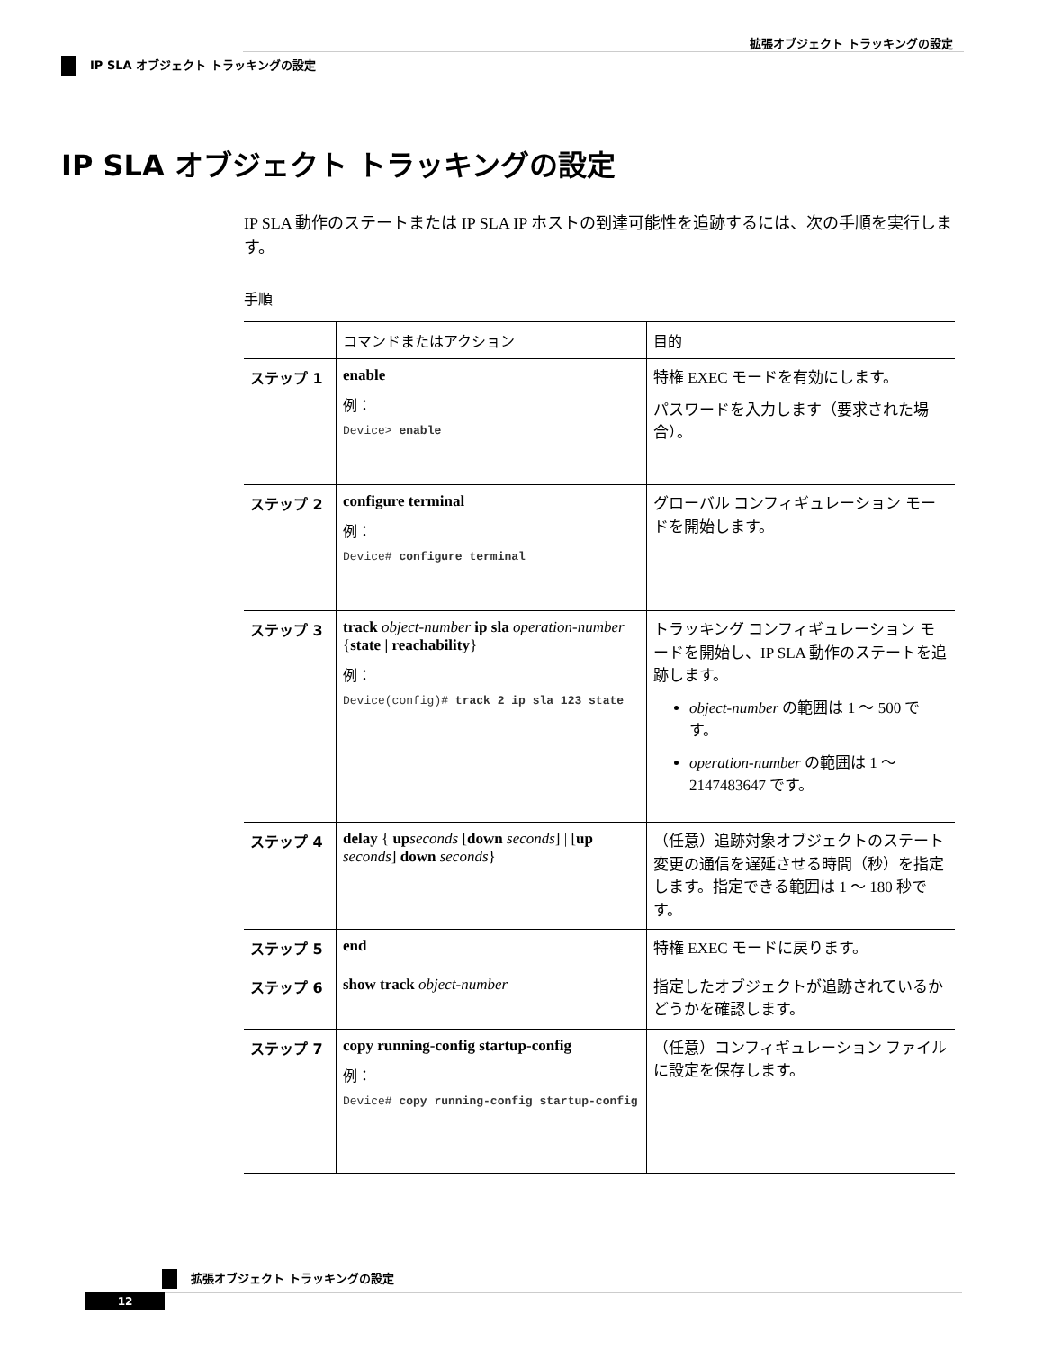拡張オブジェクト トラッキングの設定
IP SLA オブジェクト トラッキングの設定
IP SLA オブジェクト トラッキングの設定
IP SLA 動作のステートまたは IP SLA IP ホストの到達可能性を追跡するには、次の手順を実行します。
手順
| | コマンドまたはアクション | 目的 |
| --- | --- | --- |
| ステップ 1 | enable 例： Device> enable | 特権 EXEC モードを有効にします。 パスワードを入力します（要求された場合）。 |
| ステップ 2 | configure terminal 例： Device# configure terminal | グローバル コンフィギュレーション モードを開始します。 |
| ステップ 3 | track object-number ip sla operation-number { state / reachability } 例： Device(config)# track 2 ip sla 123 state | トラッキング コンフィギュレーション モードを開始し、IP SLA 動作のステートを追跡します。 object-number の範囲は 1 ～ 500 です。 operation-number の範囲は 1 ～ 2147483647 です。 |
| ステップ 4 | delay { up seconds [ down seconds ] / [ up seconds ] down seconds } | （任意）追跡対象オブジェクトのステート変更の通信を遅延させる時間（秒）を指定します。指定できる範囲は 1 ～ 180 秒です。 |
| ステップ 5 | end | 特権 EXEC モードに戻ります。 |
| ステップ 6 | show track object-number | 指定したオブジェクトが追跡されているかどうかを確認します。 |
| ステップ 7 | copy running-config startup-config 例： Device# copy running-config startup-config | （任意）コンフィギュレーション ファイルに設定を保存します。 |
拡張オブジェクト トラッキングの設定
12